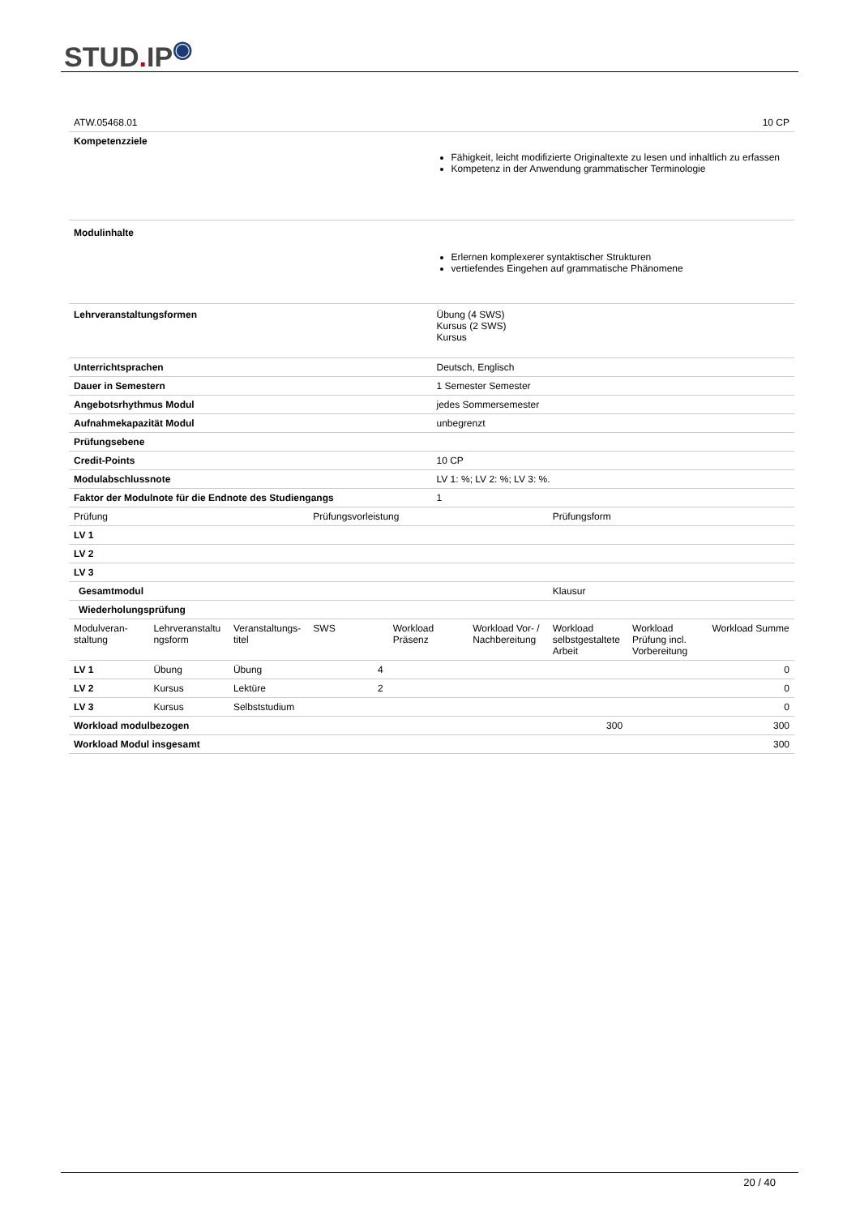STUD. IP<sup>◉</sup>
| ATW.05468.01 | 10 CP |
| Kompetenzziele | Fähigkeit, leicht modifizierte Originaltexte zu lesen und inhaltlich zu erfassen Kompetenz in der Anwendung grammatischer Terminologie |
| Modulinhalte | Erlernen komplexerer syntaktischer Strukturen vertiefendes Eingehen auf grammatische Phänomene |
| Lehrveranstaltungsformen | Übung (4 SWS) Kursus (2 SWS) Kursus |
| Unterrichtsprachen | Deutsch, Englisch |
| Dauer in Semestern | 1 Semester Semester |
| Angebotsrhythmus Modul | jedes Sommersemester |
| Aufnahmekapazität Modul | unbegrenzt |
| Prüfungsebene | |
| Credit-Points | 10 CP |
| Modulabschlussnote | LV 1: %; LV 2: %; LV 3: %. |
| Faktor der Modulnote für die Endnote des Studiengangs | 1 |
| Prüfung | Prüfungsvorleistung | Prüfungsform |
| --- | --- | --- |
| LV 1 | | |
| LV 2 | | |
| LV 3 | | |
| Gesamtmodul | | Klausur |
| Wiederholungsprüfung | | |
| Modulveran- staltung | Lehrveranstaltu ngsform | Veranstaltungs- titel | SWS | Workload Präsenz | Workload Vor- / Nachbereitung | Workload selbstgestaltete Arbeit | Workload Prüfung incl. Vorbereitung | Workload Summe |
| --- | --- | --- | --- | --- | --- | --- | --- | --- |
| LV 1 | Übung | Übung | 4 | | | | | 0 |
| LV 2 | Kursus | Lektüre | 2 | | | | | 0 |
| LV 3 | Kursus | Selbststudium | | | | | | 0 |
| Workload modulbezogen | | | | | | 300 | | 300 |
| Workload Modul insgesamt | | | | | | | | 300 |
20 / 40